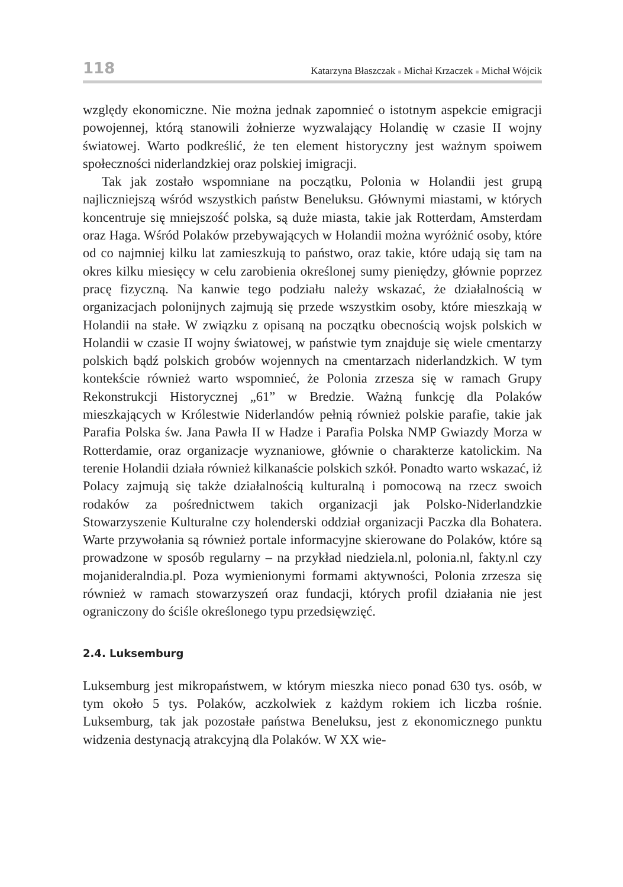118
Katarzyna Błaszczak ■ Michał Krzaczek ■ Michał Wójcik
względy ekonomiczne. Nie można jednak zapomnieć o istotnym aspekcie emigracji powojennej, którą stanowili żołnierze wyzwalający Holandię w czasie II wojny światowej. Warto podkreślić, że ten element historyczny jest ważnym spoiwem społeczności niderlandzkiej oraz polskiej imigracji.
Tak jak zostało wspomniane na początku, Polonia w Holandii jest grupą najliczniejszą wśród wszystkich państw Beneluksu. Głównymi miastami, w których koncentruje się mniejszość polska, są duże miasta, takie jak Rotterdam, Amsterdam oraz Haga. Wśród Polaków przebywających w Holandii można wyróżnić osoby, które od co najmniej kilku lat zamieszkują to państwo, oraz takie, które udają się tam na okres kilku miesięcy w celu zarobienia określonej sumy pieniędzy, głównie poprzez pracę fizyczną. Na kanwie tego podziału należy wskazać, że działalnością w organizacjach polonijnych zajmują się przede wszystkim osoby, które mieszkają w Holandii na stałe. W związku z opisaną na początku obecnością wojsk polskich w Holandii w czasie II wojny światowej, w państwie tym znajduje się wiele cmentarzy polskich bądź polskich grobów wojennych na cmentarzach niderlandzkich. W tym kontekście również warto wspomnieć, że Polonia zrzesza się w ramach Grupy Rekonstrukcji Historycznej „61” w Bredzie. Ważną funkcję dla Polaków mieszkających w Królestwie Niderlandów pełnią również polskie parafie, takie jak Parafia Polska św. Jana Pawła II w Hadze i Parafia Polska NMP Gwiazdy Morza w Rotterdamie, oraz organizacje wyznaniowe, głównie o charakterze katolickim. Na terenie Holandii działa również kilkanaście polskich szkół. Ponadto warto wskazać, iż Polacy zajmują się także działalnością kulturalną i pomocową na rzecz swoich rodaków za pośrednictwem takich organizacji jak Polsko-Niderlandzkie Stowarzyszenie Kulturalne czy holenderski oddział organizacji Paczka dla Bohatera. Warte przywołania są również portale informacyjne skierowane do Polaków, które są prowadzone w sposób regularny – na przykład niedziela.nl, polonia.nl, fakty.nl czy mojanideralndia.pl. Poza wymienionymi formami aktywności, Polonia zrzesza się również w ramach stowarzyszeń oraz fundacji, których profil działania nie jest ograniczony do ściśle określonego typu przedsięwzięć.
2.4. Luksemburg
Luksemburg jest mikropaństwem, w którym mieszka nieco ponad 630 tys. osób, w tym około 5 tys. Polaków, aczkolwiek z każdym rokiem ich liczba rośnie. Luksemburg, tak jak pozostałe państwa Beneluksu, jest z ekonomicznego punktu widzenia destynacją atrakcyjną dla Polaków. W XX wie-